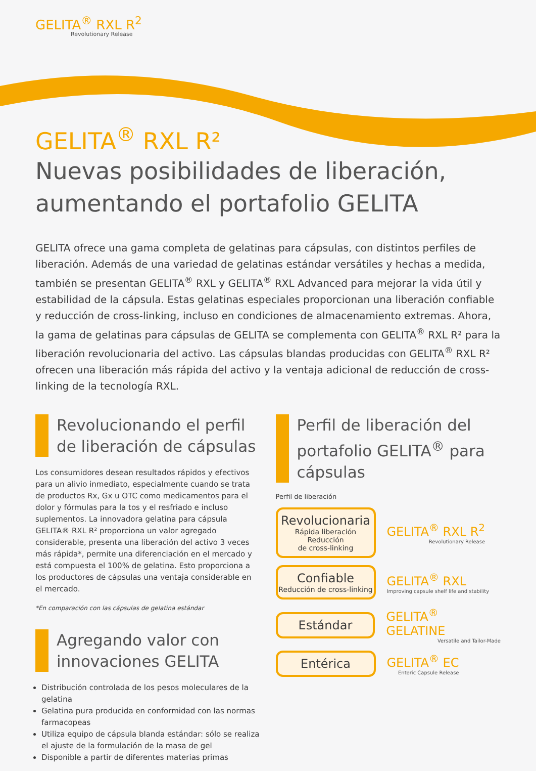GELITA<sup>®</sup> RXL R<sup>2</sup>
Revolutionary Release
GELITA<sup>®</sup> RXL R²
Nuevas posibilidades de liberación,
aumentando el portafolio GELITA
GELITA ofrece una gama completa de gelatinas para cápsulas, con distintos perfiles de liberación. Además de una variedad de gelatinas estándar versátiles y hechas a medida, también se presentan GELITA<sup>®</sup> RXL y GELITA<sup>®</sup> RXL Advanced para mejorar la vida útil y estabilidad de la cápsula. Estas gelatinas especiales proporcionan una liberación confiable y reducción de cross-linking, incluso en condiciones de almacenamiento extremas. Ahora, la gama de gelatinas para cápsulas de GELITA se complementa con GELITA<sup>®</sup> RXL R² para la liberación revolucionaria del activo. Las cápsulas blandas producidas con GELITA<sup>®</sup> RXL R² ofrecen una liberación más rápida del activo y la ventaja adicional de reducción de cross-linking de la tecnología RXL.
Revolucionando el perfil de liberación de cápsulas
Los consumidores desean resultados rápidos y efectivos para un alivio inmediato, especialmente cuando se trata de productos Rx, Gx u OTC como medicamentos para el dolor y fórmulas para la tos y el resfriado e incluso suplementos. La innovadora gelatina para cápsula GELITA® RXL R² proporciona un valor agregado considerable, presenta una liberación del activo 3 veces más rápida*, permite una diferenciación en el mercado y está compuesta el 100% de gelatina. Esto proporciona a los productores de cápsulas una ventaja considerable en el mercado.
*En comparación con las cápsulas de gelatina estándar
Agregando valor con innovaciones GELITA
Distribución controlada de los pesos moleculares de la gelatina
Gelatina pura producida en conformidad con las normas farmacopeas
Utiliza equipo de cápsula blanda estándar: sólo se realiza el ajuste de la formulación de la masa de gel
Disponible a partir de diferentes materias primas
Perfil de liberación del portafolio GELITA<sup>®</sup> para cápsulas
Perfil de liberación
Revolucionaria
Rápida liberación
Reducción
de cross-linking
GELITA<sup>®</sup> RXL R<sup>2</sup>
Revolutionary Release
Confiable
Reducción de cross-linking
GELITA<sup>®</sup> RXL
Improving capsule shelf life and stability
Estándar
GELITA<sup>®</sup> GELATINE
Versatile and Tailor-Made
Entérica
GELITA<sup>®</sup> EC
Enteric Capsule Release